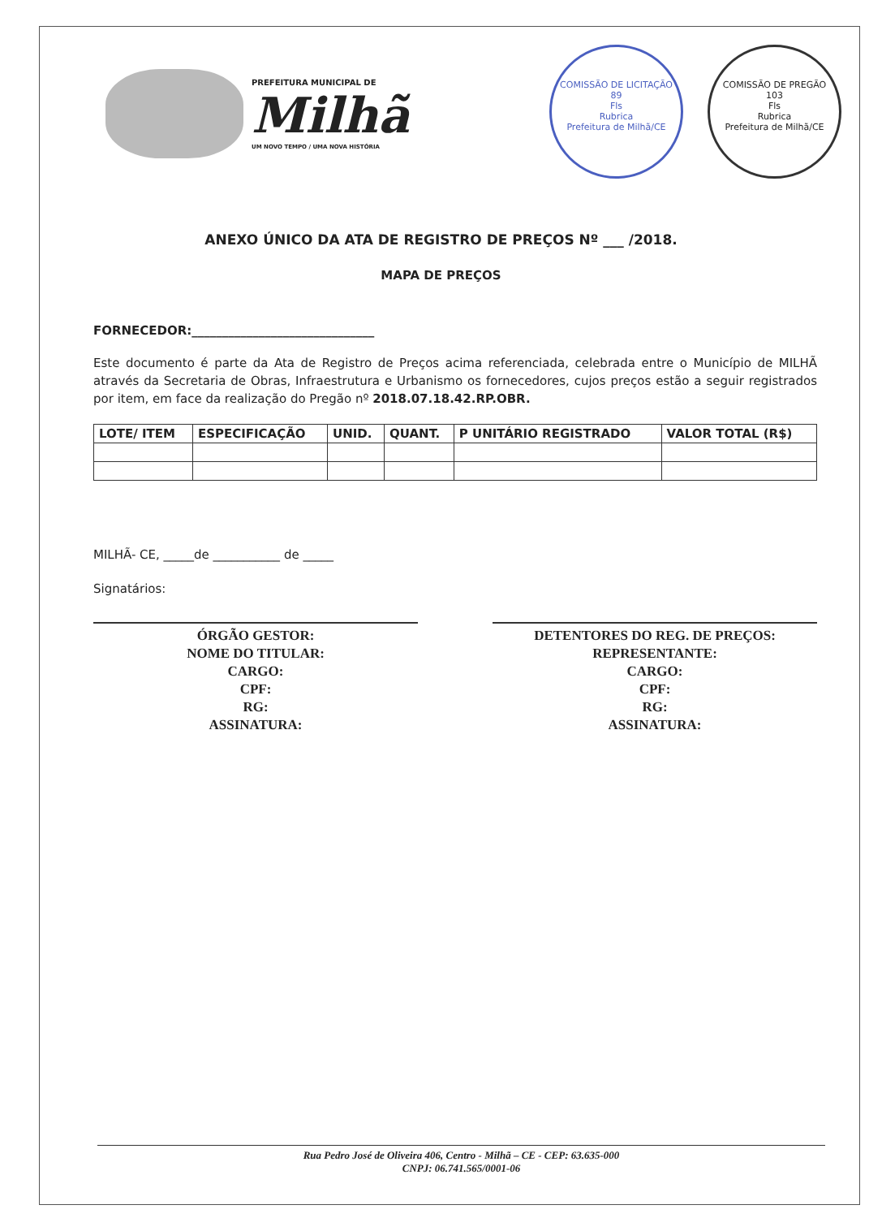PREFEITURA MUNICIPAL DE
Milhã
UM NOVO TEMPO / UMA NOVA HISTÓRIA
COMISSÃO DE LICITAÇÃO
89
Fls
Rubrica
Prefeitura de Milhã/CE
COMISSÃO DE PREGÃO
103
Fls
Rubrica
Prefeitura de Milhã/CE
ANEXO ÚNICO DA ATA DE REGISTRO DE PREÇOS Nº ___ /2018.
MAPA DE PREÇOS
FORNECEDOR:______________________________
Este documento é parte da Ata de Registro de Preços acima referenciada, celebrada entre o Município de MILHÃ através da Secretaria de Obras, Infraestrutura e Urbanismo os fornecedores, cujos preços estão a seguir registrados por item, em face da realização do Pregão nº 2018.07.18.42.RP.OBR.
| LOTE/ ITEM | ESPECIFICAÇÃO | UNID. | QUANT. | P UNITÁRIO REGISTRADO | VALOR TOTAL (R$) |
| --- | --- | --- | --- | --- | --- |
MILHÃ- CE, _____de ___________ de _____
Signatários:
ÓRGÃO GESTOR:
NOME DO TITULAR:
CARGO:
CPF:
RG:
ASSINATURA:
DETENTORES DO REG. DE PREÇOS:
REPRESENTANTE:
CARGO:
CPF:
RG:
ASSINATURA:
Rua Pedro José de Oliveira 406, Centro - Milhã – CE - CEP: 63.635-000
CNPJ: 06.741.565/0001-06